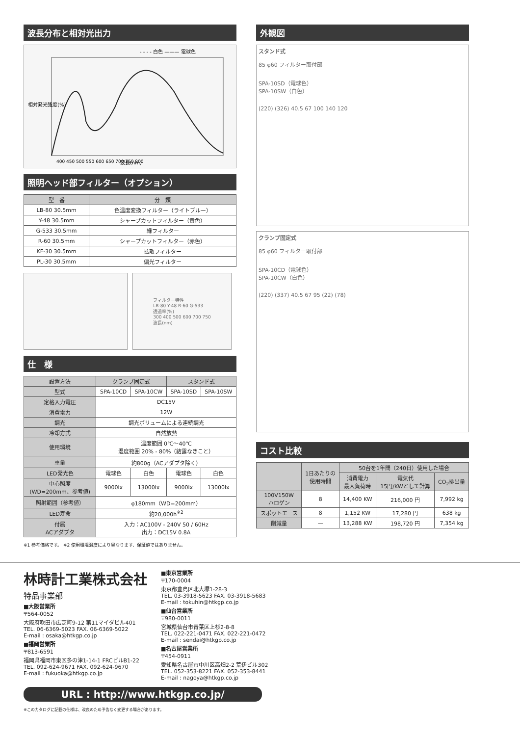波長分布と相対光出力
- - - - 白色 ——— 電球色
相対発光強度(%)
400 450 500 550 600 650 700 750 800
波長(nm)
照明ヘッド部フィルター（オプション）
| 型 番 | 分 類 |
| --- | --- |
| LB-80 30.5mm | 色温度変換フィルター（ライトブルー） |
| Y-48 30.5mm | シャープカットフィルター（黄色） |
| G-533 30.5mm | 緑フィルター |
| R-60 30.5mm | シャープカットフィルター（赤色） |
| KF-30 30.5mm | 拡散フィルター |
| PL-30 30.5mm | 偏光フィルター |
フィルター特性
LB-80 Y-48 R-60 G-533
透過率(%)
300 400 500 600 700 750
波長(nm)
仕　様
| 設置方法 | クランプ固定式 | | スタンド式 | |
| --- | --- | --- | --- | --- |
| 型式 | SPA-10CD | SPA-10CW | SPA-10SD | SPA-10SW |
| 定格入力電圧 | DC15V | | | |
| 消費電力 | 12W | | | |
| 調光 | 調光ボリュームによる連続調光 | | | |
| 冷却方式 | 自然放熱 | | | |
| 使用環境 | 温度範囲 0℃～40℃ 湿度範囲 20% - 80%（結露なきこと） | | | |
| 重量 | 約800g（ACアダプタ除く） | | | |
| LED発光色 | 電球色 | 白色 | 電球色 | 白色 |
| 中心照度 (WD=200mm、参考値) | 9000lx | 13000lx | 9000lx | 13000lx |
| 照射範囲（参考値） | φ180mm（WD=200mm） | | | |
| LED寿命 | 約20,000h<sup>※2</sup> | | | |
| 付属 ACアダプタ | 入力：AC100V - 240V 50 / 60Hz 出力：DC15V 0.8A | | | |
※1 参考価格です。 ※2 使用環境温度により異なります、保証値ではありません。
外観図
スタンド式
85 φ60 フィルター取付部
SPA-10SD（電球色）
SPA-10SW（白色）
(220) (326) 40.5 67 100 140 120
クランプ固定式
85 φ60 フィルター取付部
SPA-10CD（電球色）
SPA-10CW（白色）
(220) (337) 40.5 67 95 (22) (78)
コスト比較
| | 1日あたりの 使用時間 | 50台を1年間（240日）使用した場合 | | |
| --- | --- | --- | --- | --- |
| | | 消費電力 最大負荷時 | 電気代 15円/KWとして計算 | CO<sub>2</sub>排出量 |
| 100V150W ハロゲン | 8 | 14,400 KW | 216,000 円 | 7,992 kg |
| スポットエース | 8 | 1,152 KW | 17,280 円 | 638 kg |
| 削減量 | — | 13,288 KW | 198,720 円 | 7,354 kg |
林時計工業株式会社
特品事業部
■大阪営業所
〒564-0052
大阪府吹田市広芝町9-12 第11マイダビル401
TEL. 06-6369-5023 FAX. 06-6369-5022
E-mail : osaka@htkgp.co.jp
■福岡営業所
〒813-6591
福岡県福岡市東区多の津1-14-1 FRCビルB1-22
TEL. 092-624-9671 FAX. 092-624-9670
E-mail : fukuoka@htkgp.co.jp
■東京営業所
〒170-0004
東京都豊島区北大塚1-28-3
TEL. 03-3918-5623 FAX. 03-3918-5683
E-mail : tokuhin@htkgp.co.jp
■仙台営業所
〒980-0011
宮城県仙台市青葉区上杉2-8-8
TEL. 022-221-0471 FAX. 022-221-0472
E-mail : sendai@htkgp.co.jp
■名古屋営業所
〒454-0911
愛知県名古屋市中川区高畑2-2 荒伊ビル302
TEL. 052-353-8221 FAX. 052-353-8441
E-mail : nagoya@htkgp.co.jp
URL : http://www.htkgp.co.jp/
※このカタログに記載の仕様は、改良のため予告なく変更する場合があります。